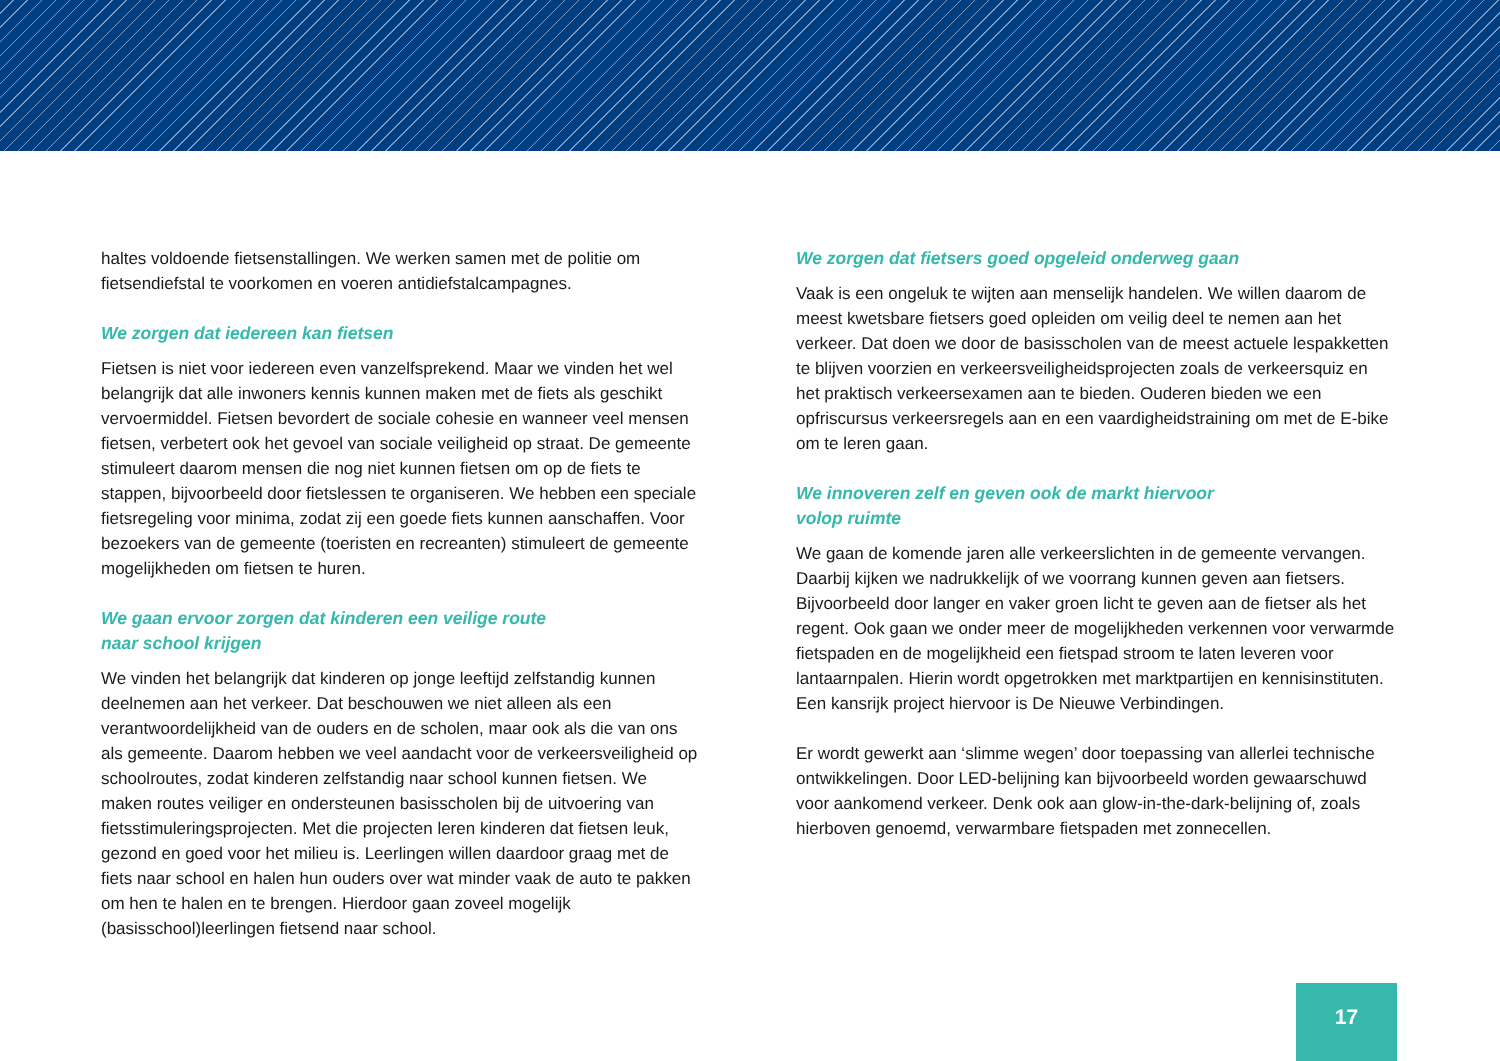haltes voldoende fietsenstallingen. We werken samen met de politie om fietsendiefstal te voorkomen en voeren antidiefstalcampagnes.
We zorgen dat iedereen kan fietsen
Fietsen is niet voor iedereen even vanzelfsprekend. Maar we vinden het wel belangrijk dat alle inwoners kennis kunnen maken met de fiets als geschikt vervoermiddel. Fietsen bevordert de sociale cohesie en wanneer veel mensen fietsen, verbetert ook het gevoel van sociale veiligheid op straat. De gemeente stimuleert daarom mensen die nog niet kunnen fietsen om op de fiets te stappen, bijvoorbeeld door fietslessen te organiseren. We hebben een speciale fietsregeling voor minima, zodat zij een goede fiets kunnen aanschaffen. Voor bezoekers van de gemeente (toeristen en recreanten) stimuleert de gemeente mogelijkheden om fietsen te huren.
We gaan ervoor zorgen dat kinderen een veilige route
naar school krijgen
We vinden het belangrijk dat kinderen op jonge leeftijd zelfstandig kunnen deelnemen aan het verkeer. Dat beschouwen we niet alleen als een verantwoordelijkheid van de ouders en de scholen, maar ook als die van ons als gemeente. Daarom hebben we veel aandacht voor de verkeersveiligheid op schoolroutes, zodat kinderen zelfstandig naar school kunnen fietsen. We maken routes veiliger en ondersteunen basisscholen bij de uitvoering van fietsstimuleringsprojecten. Met die projecten leren kinderen dat fietsen leuk, gezond en goed voor het milieu is. Leerlingen willen daardoor graag met de fiets naar school en halen hun ouders over wat minder vaak de auto te pakken om hen te halen en te brengen. Hierdoor gaan zoveel mogelijk (basisschool)leerlingen fietsend naar school.
We zorgen dat fietsers goed opgeleid onderweg gaan
Vaak is een ongeluk te wijten aan menselijk handelen. We willen daarom de meest kwetsbare fietsers goed opleiden om veilig deel te nemen aan het verkeer. Dat doen we door de basisscholen van de meest actuele lespakketten te blijven voorzien en verkeersveiligheidsprojecten zoals de verkeersquiz en het praktisch verkeersexamen aan te bieden. Ouderen bieden we een opfriscursus verkeersregels aan en een vaardigheidstraining om met de E-bike om te leren gaan.
We innoveren zelf en geven ook de markt hiervoor
volop ruimte
We gaan de komende jaren alle verkeerslichten in de gemeente vervangen. Daarbij kijken we nadrukkelijk of we voorrang kunnen geven aan fietsers. Bijvoorbeeld door langer en vaker groen licht te geven aan de fietser als het regent. Ook gaan we onder meer de mogelijkheden verkennen voor verwarmde fietspaden en de mogelijkheid een fietspad stroom te laten leveren voor lantaarnpalen. Hierin wordt opgetrokken met marktpartijen en kennisinstituten. Een kansrijk project hiervoor is De Nieuwe Verbindingen.
Er wordt gewerkt aan ‘slimme wegen’ door toepassing van allerlei technische ontwikkelingen. Door LED-belijning kan bijvoorbeeld worden gewaarschuwd voor aankomend verkeer. Denk ook aan glow-in-the-dark-belijning of, zoals hierboven genoemd, verwarmbare fietspaden met zonnecellen.
17